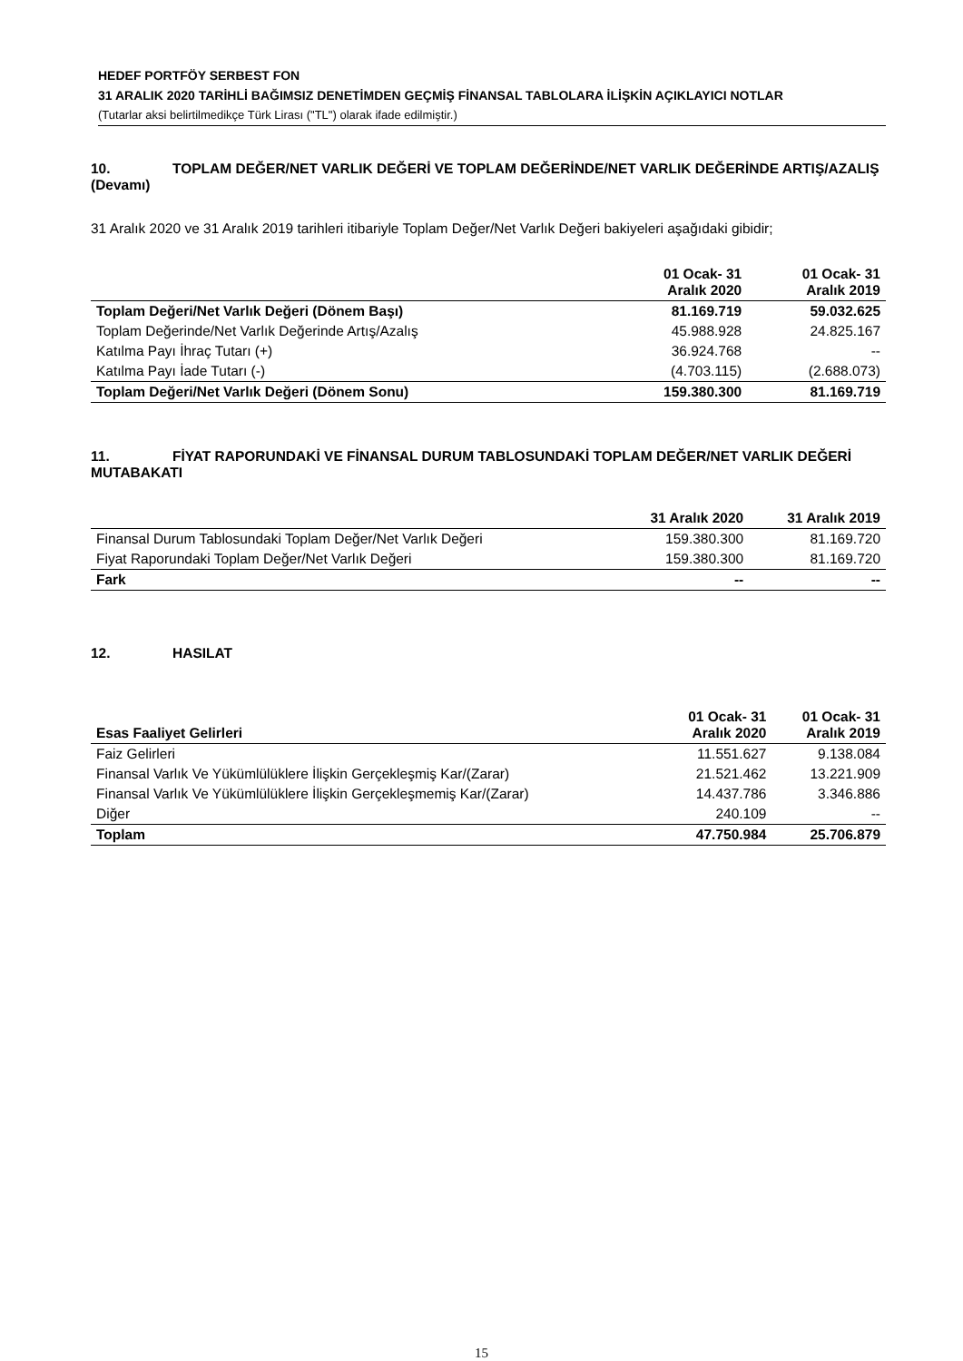HEDEF PORTFÖY SERBEST FON
31 ARALIK 2020 TARİHLİ BAĞIMSIZ DENETİMDEN GEÇMİŞ FİNANSAL TABLOLARA İLİŞKİN AÇIKLAYICI NOTLAR
(Tutarlar aksi belirtilmedikçe Türk Lirası ("TL") olarak ifade edilmiştir.)
10. TOPLAM DEĞER/NET VARLIK DEĞERİ VE TOPLAM DEĞERİNDE/NET VARLIK DEĞERİNDE ARTIŞ/AZALIŞ (Devamı)
31 Aralık 2020 ve 31 Aralık 2019 tarihleri itibariyle Toplam Değer/Net Varlık Değeri bakiyeleri aşağıdaki gibidir;
| | 01 Ocak- 31 Aralık 2020 | 01 Ocak- 31 Aralık 2019 |
| --- | --- | --- |
| Toplam Değeri/Net Varlık Değeri (Dönem Başı) | 81.169.719 | 59.032.625 |
| Toplam Değerinde/Net Varlık Değerinde Artış/Azalış | 45.988.928 | 24.825.167 |
| Katılma Payı İhraç Tutarı (+) | 36.924.768 | -- |
| Katılma Payı İade Tutarı (-) | (4.703.115) | (2.688.073) |
| Toplam Değeri/Net Varlık Değeri (Dönem Sonu) | 159.380.300 | 81.169.719 |
11. FİYAT RAPORUNDAKİ VE FİNANSAL DURUM TABLOSUNDAKİ TOPLAM DEĞER/NET VARLIK DEĞERİ MUTABAKATI
| | 31 Aralık 2020 | 31 Aralık 2019 |
| --- | --- | --- |
| Finansal Durum Tablosundaki Toplam Değer/Net Varlık Değeri | 159.380.300 | 81.169.720 |
| Fiyat Raporundaki Toplam Değer/Net Varlık Değeri | 159.380.300 | 81.169.720 |
| Fark | -- | -- |
12. HASILAT
| Esas Faaliyet Gelirleri | 01 Ocak- 31 Aralık 2020 | 01 Ocak- 31 Aralık 2019 |
| --- | --- | --- |
| Faiz Gelirleri | 11.551.627 | 9.138.084 |
| Finansal Varlık Ve Yükümlülüklere İlişkin Gerçekleşmiş Kar/(Zarar) | 21.521.462 | 13.221.909 |
| Finansal Varlık Ve Yükümlülüklere İlişkin Gerçekleşmemiş Kar/(Zarar) | 14.437.786 | 3.346.886 |
| Diğer | 240.109 | -- |
| Toplam | 47.750.984 | 25.706.879 |
15